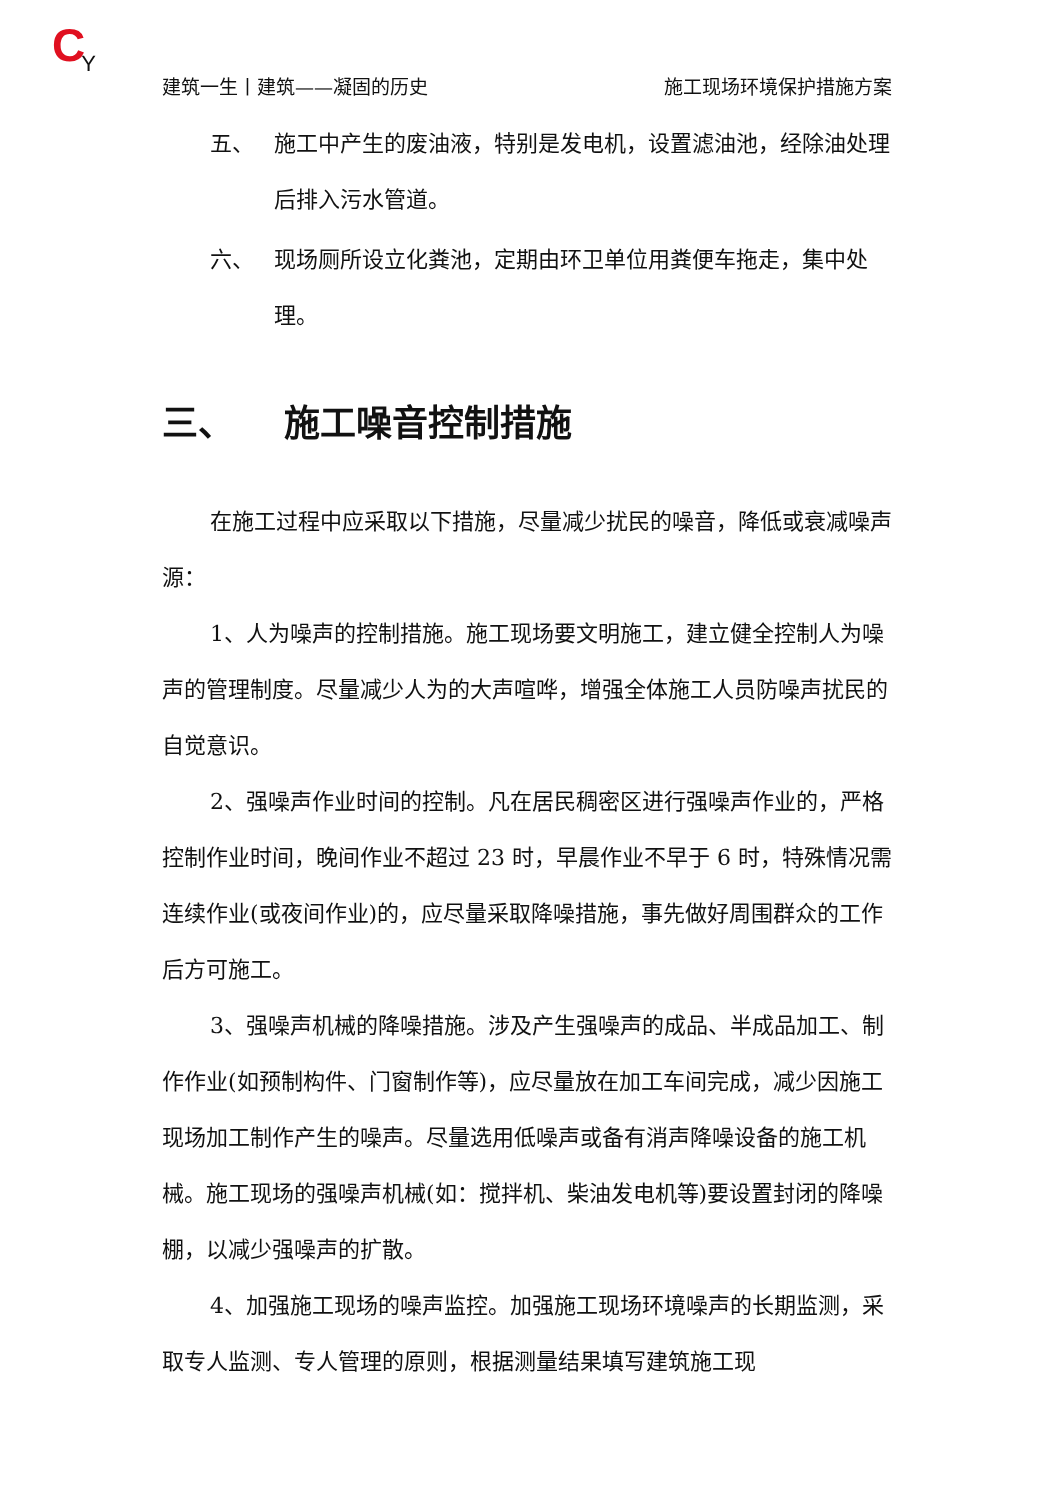CY
建筑一生丨建筑——凝固的历史 施工现场环境保护措施方案
五、 施工中产生的废油液，特别是发电机，设置滤油池，经除油处理后排入污水管道。
六、 现场厕所设立化粪池，定期由环卫单位用粪便车拖走，集中处理。
三、 施工噪音控制措施
在施工过程中应采取以下措施，尽量减少扰民的噪音，降低或衰减噪声源：
1、人为噪声的控制措施。施工现场要文明施工，建立健全控制人为噪声的管理制度。尽量减少人为的大声喧哗，增强全体施工人员防噪声扰民的自觉意识。
2、强噪声作业时间的控制。凡在居民稠密区进行强噪声作业的，严格控制作业时间，晚间作业不超过 23 时，早晨作业不早于 6 时，特殊情况需连续作业(或夜间作业)的，应尽量采取降噪措施，事先做好周围群众的工作后方可施工。
3、强噪声机械的降噪措施。涉及产生强噪声的成品、半成品加工、制作作业(如预制构件、门窗制作等)，应尽量放在加工车间完成，减少因施工现场加工制作产生的噪声。尽量选用低噪声或备有消声降噪设备的施工机械。施工现场的强噪声机械(如：搅拌机、柴油发电机等)要设置封闭的降噪棚，以减少强噪声的扩散。
4、加强施工现场的噪声监控。加强施工现场环境噪声的长期监测，采取专人监测、专人管理的原则，根据测量结果填写建筑施工现